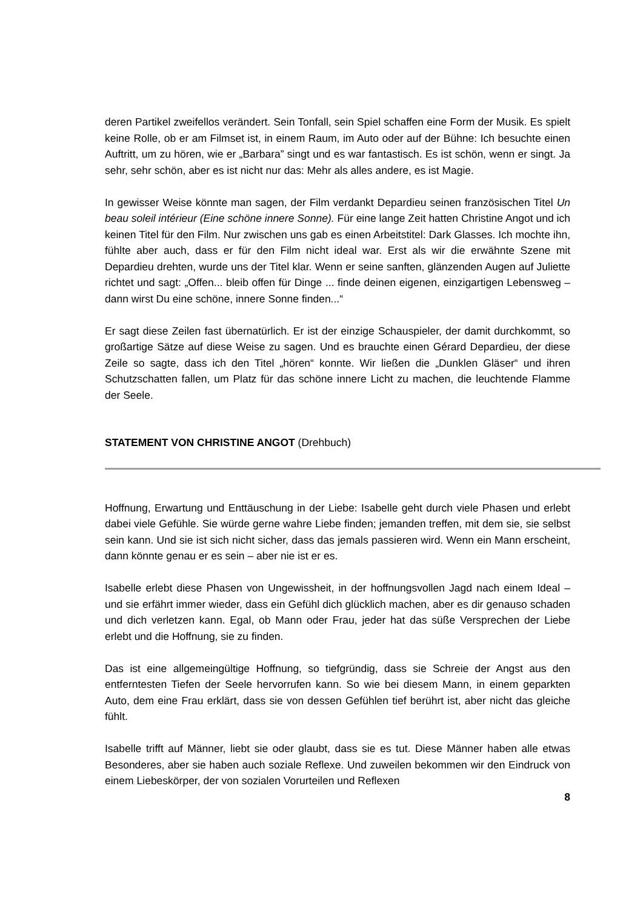deren Partikel zweifellos verändert. Sein Tonfall, sein Spiel schaffen eine Form der Musik. Es spielt keine Rolle, ob er am Filmset ist, in einem Raum, im Auto oder auf der Bühne: Ich besuchte einen Auftritt, um zu hören, wie er „Barbara” singt und es war fantastisch. Es ist schön, wenn er singt. Ja sehr, sehr schön, aber es ist nicht nur das: Mehr als alles andere, es ist Magie.
In gewisser Weise könnte man sagen, der Film verdankt Depardieu seinen französischen Titel Un beau soleil intérieur (Eine schöne innere Sonne). Für eine lange Zeit hatten Christine Angot und ich keinen Titel für den Film. Nur zwischen uns gab es einen Arbeitstitel: Dark Glasses. Ich mochte ihn, fühlte aber auch, dass er für den Film nicht ideal war. Erst als wir die erwähnte Szene mit Depardieu drehten, wurde uns der Titel klar. Wenn er seine sanften, glänzenden Augen auf Juliette richtet und sagt: „Offen... bleib offen für Dinge ... finde deinen eigenen, einzigartigen Lebensweg – dann wirst Du eine schöne, innere Sonne finden...“
Er sagt diese Zeilen fast übernatürlich. Er ist der einzige Schauspieler, der damit durchkommt, so großartige Sätze auf diese Weise zu sagen. Und es brauchte einen Gérard Depardieu, der diese Zeile so sagte, dass ich den Titel „hören“ konnte. Wir ließen die „Dunklen Gläser“ und ihren Schutzschatten fallen, um Platz für das schöne innere Licht zu machen, die leuchtende Flamme der Seele.
STATEMENT VON CHRISTINE ANGOT (Drehbuch)
Hoffnung, Erwartung und Enttäuschung in der Liebe: Isabelle geht durch viele Phasen und erlebt dabei viele Gefühle. Sie würde gerne wahre Liebe finden; jemanden treffen, mit dem sie, sie selbst sein kann. Und sie ist sich nicht sicher, dass das jemals passieren wird. Wenn ein Mann erscheint, dann könnte genau er es sein – aber nie ist er es.
Isabelle erlebt diese Phasen von Ungewissheit, in der hoffnungsvollen Jagd nach einem Ideal – und sie erfährt immer wieder, dass ein Gefühl dich glücklich machen, aber es dir genauso schaden und dich verletzen kann. Egal, ob Mann oder Frau, jeder hat das süße Versprechen der Liebe erlebt und die Hoffnung, sie zu finden.
Das ist eine allgemeingültige Hoffnung, so tiefgründig, dass sie Schreie der Angst aus den entferntesten Tiefen der Seele hervorrufen kann. So wie bei diesem Mann, in einem geparkten Auto, dem eine Frau erklärt, dass sie von dessen Gefühlen tief berührt ist, aber nicht das gleiche fühlt.
Isabelle trifft auf Männer, liebt sie oder glaubt, dass sie es tut. Diese Männer haben alle etwas Besonderes, aber sie haben auch soziale Reflexe. Und zuweilen bekommen wir den Eindruck von einem Liebeskörper, der von sozialen Vorurteilen und Reflexen
8